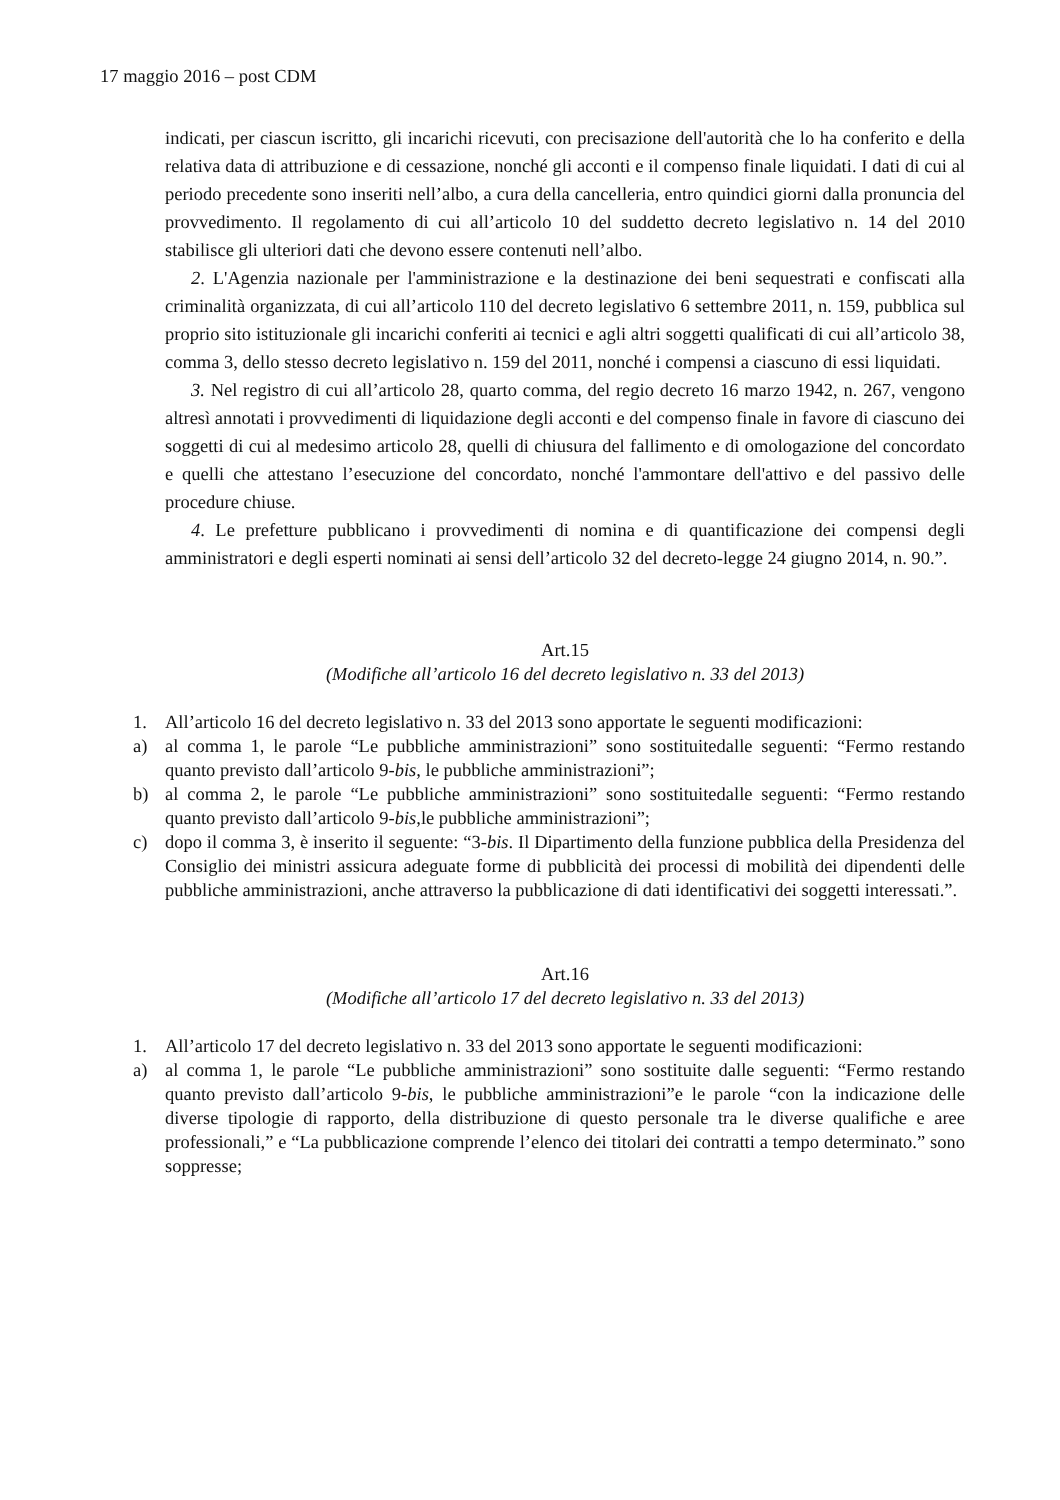17 maggio 2016 – post CDM
indicati, per ciascun iscritto, gli incarichi ricevuti, con precisazione dell'autorità che lo ha conferito e della relativa data di attribuzione e di cessazione, nonché gli acconti e il compenso finale liquidati. I dati di cui al periodo precedente sono inseriti nell’albo, a cura della cancelleria, entro quindici giorni dalla pronuncia del provvedimento. Il regolamento di cui all’articolo 10 del suddetto decreto legislativo n. 14 del 2010 stabilisce gli ulteriori dati che devono essere contenuti nell’albo.
2. L'Agenzia nazionale per l'amministrazione e la destinazione dei beni sequestrati e confiscati alla criminalità organizzata, di cui all’articolo 110 del decreto legislativo 6 settembre 2011, n. 159, pubblica sul proprio sito istituzionale gli incarichi conferiti ai tecnici e agli altri soggetti qualificati di cui all’articolo 38, comma 3, dello stesso decreto legislativo n. 159 del 2011, nonché i compensi a ciascuno di essi liquidati.
3. Nel registro di cui all’articolo 28, quarto comma, del regio decreto 16 marzo 1942, n. 267, vengono altresì annotati i provvedimenti di liquidazione degli acconti e del compenso finale in favore di ciascuno dei soggetti di cui al medesimo articolo 28, quelli di chiusura del fallimento e di omologazione del concordato e quelli che attestano l’esecuzione del concordato, nonché l'ammontare dell'attivo e del passivo delle procedure chiuse.
4. Le prefetture pubblicano i provvedimenti di nomina e di quantificazione dei compensi degli amministratori e degli esperti nominati ai sensi dell’articolo 32 del decreto-legge 24 giugno 2014, n. 90.”.
Art.15
(Modifiche all’articolo 16 del decreto legislativo n. 33 del 2013)
1. All’articolo 16 del decreto legislativo n. 33 del 2013 sono apportate le seguenti modificazioni:
a) al comma 1, le parole “Le pubbliche amministrazioni” sono sostituitedalle seguenti: “Fermo restando quanto previsto dall’articolo 9-bis, le pubbliche amministrazioni”;
b) al comma 2, le parole “Le pubbliche amministrazioni” sono sostituitedalle seguenti: “Fermo restando quanto previsto dall’articolo 9-bis, le pubbliche amministrazioni”;
c) dopo il comma 3, è inserito il seguente: “3-bis. Il Dipartimento della funzione pubblica della Presidenza del Consiglio dei ministri assicura adeguate forme di pubblicità dei processi di mobilità dei dipendenti delle pubbliche amministrazioni, anche attraverso la pubblicazione di dati identificativi dei soggetti interessati.”.
Art.16
(Modifiche all’articolo 17 del decreto legislativo n. 33 del 2013)
1. All’articolo 17 del decreto legislativo n. 33 del 2013 sono apportate le seguenti modificazioni:
a) al comma 1, le parole “Le pubbliche amministrazioni” sono sostituite dalle seguenti: “Fermo restando quanto previsto dall’articolo 9-bis, le pubbliche amministrazioni”e le parole “con la indicazione delle diverse tipologie di rapporto, della distribuzione di questo personale tra le diverse qualifiche e aree professionali,” e “La pubblicazione comprende l’elenco dei titolari dei contratti a tempo determinato.” sono soppresse;